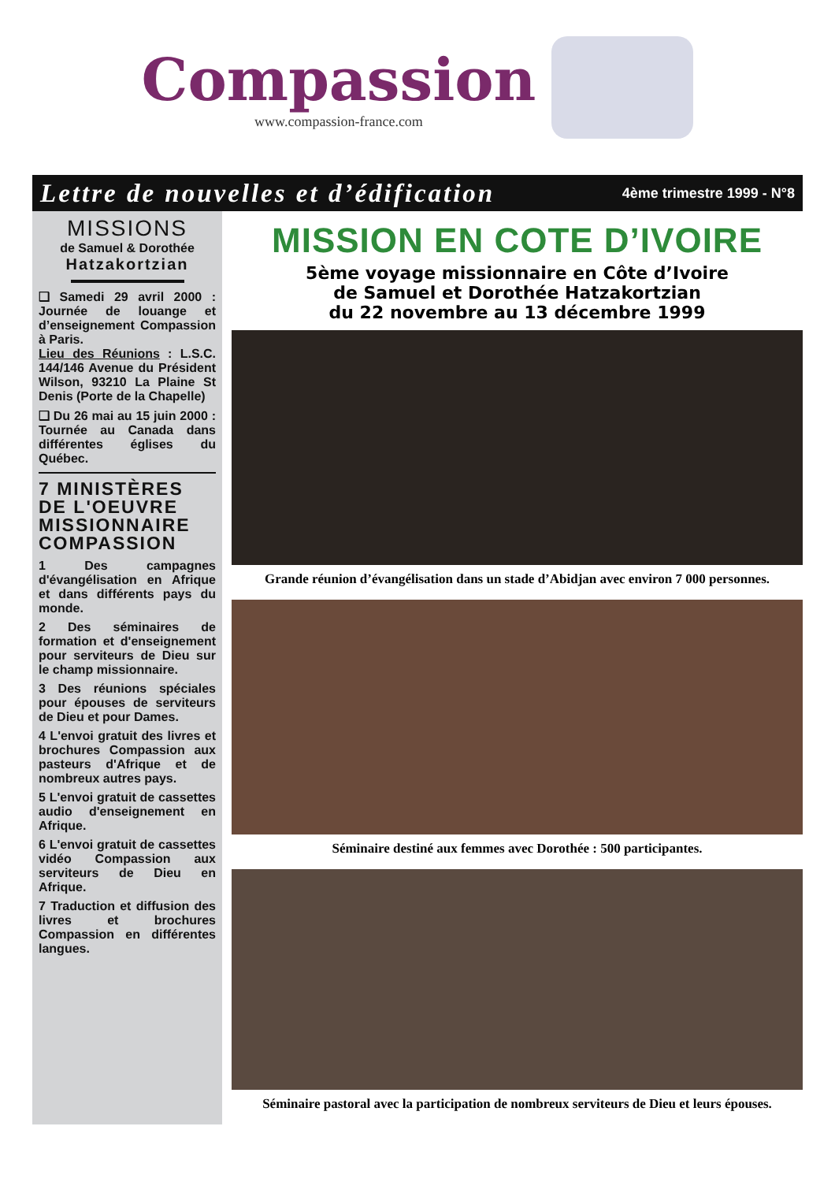Compassion
www.compassion-france.com
Lettre de nouvelles et d’édification 4ème trimestre 1999 - N°8
MISSIONS
de Samuel & Dorothée
Hatzakortzian
❑ Samedi 29 avril 2000 : Journée de louange et d’enseignement Compassion à Paris.
Lieu des Réunions : L.S.C. 144/146 Avenue du Président Wilson, 93210 La Plaine St Denis (Porte de la Chapelle)
❑ Du 26 mai au 15 juin 2000 : Tournée au Canada dans différentes églises du Québec.
7 MINISTÈRES DE L'OEUVRE MISSIONNAIRE COMPASSION
1 Des campagnes d'évangélisation en Afrique et dans différents pays du monde.
2 Des séminaires de formation et d'enseignement pour serviteurs de Dieu sur le champ missionnaire.
3 Des réunions spéciales pour épouses de serviteurs de Dieu et pour Dames.
4 L'envoi gratuit des livres et brochures Compassion aux pasteurs d'Afrique et de nombreux autres pays.
5 L'envoi gratuit de cassettes audio d'enseignement en Afrique.
6 L'envoi gratuit de cassettes vidéo Compassion aux serviteurs de Dieu en Afrique.
7 Traduction et diffusion des livres et brochures Compassion en différentes langues.
MISSION EN COTE D’IVOIRE
5ème voyage missionnaire en Côte d’Ivoire
de Samuel et Dorothée Hatzakortzian
du 22 novembre au 13 décembre 1999
Grande réunion d’évangélisation dans un stade d’Abidjan avec environ 7 000 personnes.
Séminaire destiné aux femmes avec Dorothée : 500 participantes.
Séminaire pastoral avec la participation de nombreux serviteurs de Dieu et leurs épouses.